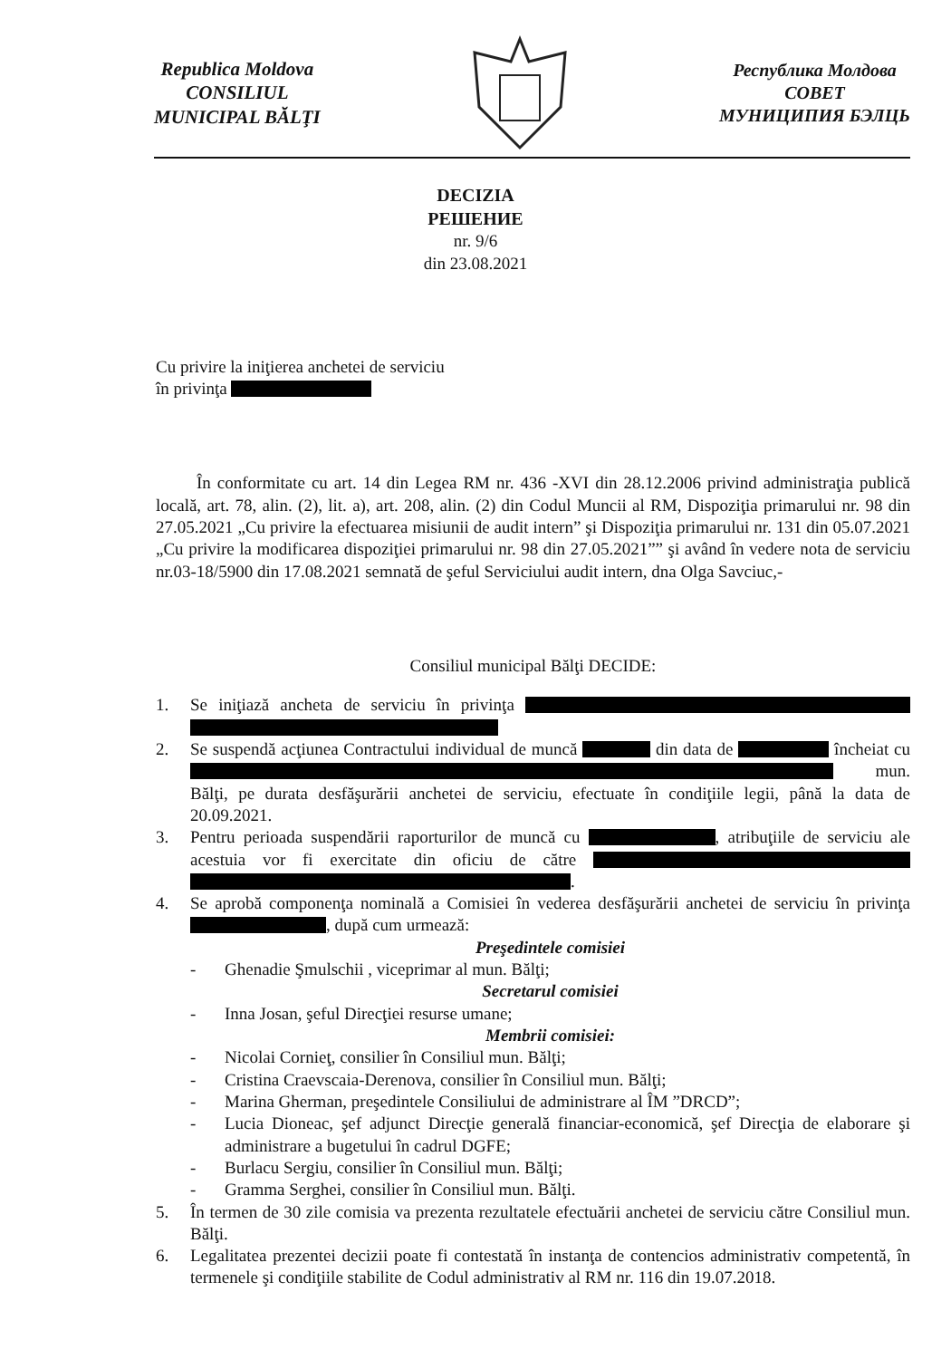Republica Moldova
CONSILIUL
MUNICIPAL BĂLŢI
Республика Молдова
СОВЕТ
МУНИЦИПИЯ БЭЛЦЬ
DECIZIA
РЕШЕНИЕ
nr. 9/6
din 23.08.2021
Cu privire la iniţierea anchetei de serviciu
în privinţa
În conformitate cu art. 14 din Legea RM nr. 436 -XVI din 28.12.2006 privind administraţia publică locală, art. 78, alin. (2), lit. a), art. 208, alin. (2) din Codul Muncii al RM, Dispoziţia primarului nr. 98 din 27.05.2021 „Cu privire la efectuarea misiunii de audit intern” şi Dispoziţia primarului nr. 131 din 05.07.2021 „Cu privire la modificarea dispoziţiei primarului nr. 98 din 27.05.2021”” şi având în vedere nota de serviciu nr.03-18/5900 din 17.08.2021 semnată de şeful Serviciului audit intern, dna Olga Savciuc,-
Consiliul municipal Bălţi DECIDE:
1. Se iniţiază ancheta de serviciu în privinţa
2. Se suspendă acţiunea Contractului individual de muncă din data de încheiat cu mun. Bălţi, pe durata desfăşurării anchetei de serviciu, efectuate în condiţiile legii, până la data de 20.09.2021.
3. Pentru perioada suspendării raporturilor de muncă cu , atribuţiile de serviciu ale acestuia vor fi exercitate din oficiu de către .
4. Se aprobă componenţa nominală a Comisiei în vederea desfăşurării anchetei de serviciu în privinţa , după cum urmează:
Preşedintele comisiei
- Ghenadie Şmulschii , viceprimar al mun. Bălţi;
Secretarul comisiei
- Inna Josan, şeful Direcţiei resurse umane;
Membrii comisiei:
- Nicolai Cornieţ, consilier în Consiliul mun. Bălţi;
- Cristina Craevscaia-Derenova, consilier în Consiliul mun. Bălţi;
- Marina Gherman, preşedintele Consiliului de administrare al ÎM ”DRCD”;
- Lucia Dioneac, şef adjunct Direcţie generală financiar-economică, şef Direcţia de elaborare şi administrare a bugetului în cadrul DGFE;
- Burlacu Sergiu, consilier în Consiliul mun. Bălţi;
- Gramma Serghei, consilier în Consiliul mun. Bălţi.
5. În termen de 30 zile comisia va prezenta rezultatele efectuării anchetei de serviciu către Consiliul mun. Bălţi.
6. Legalitatea prezentei decizii poate fi contestată în instanţa de contencios administrativ competentă, în termenele şi condiţiile stabilite de Codul administrativ al RM nr. 116 din 19.07.2018.